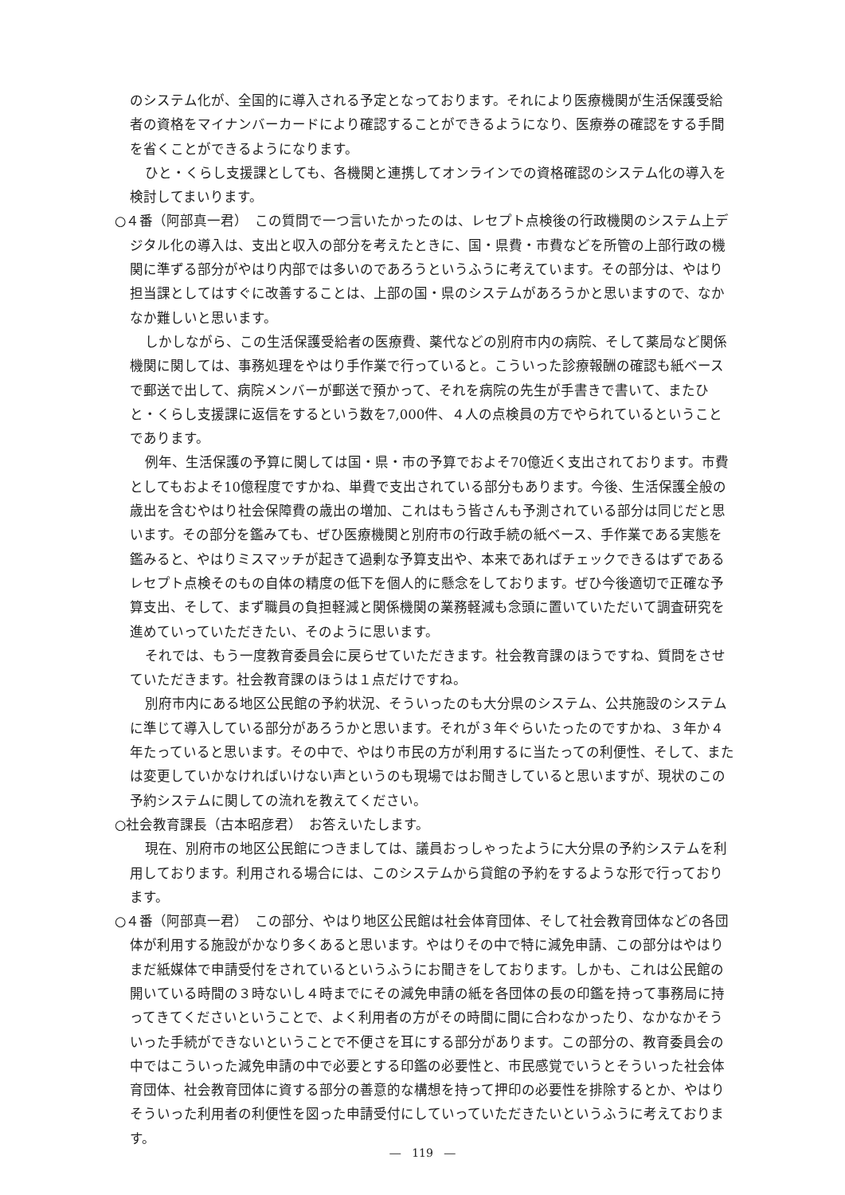のシステム化が、全国的に導入される予定となっております。それにより医療機関が生活保護受給者の資格をマイナンバーカードにより確認することができるようになり、医療券の確認をする手間を省くことができるようになります。
ひと・くらし支援課としても、各機関と連携してオンラインでの資格確認のシステム化の導入を検討してまいります。
○４番（阿部真一君）　この質問で一つ言いたかったのは、レセプト点検後の行政機関のシステム上デジタル化の導入は、支出と収入の部分を考えたときに、国・県費・市費などを所管の上部行政の機関に準ずる部分がやはり内部では多いのであろうというふうに考えています。その部分は、やはり担当課としてはすぐに改善することは、上部の国・県のシステムがあろうかと思いますので、なかなか難しいと思います。
しかしながら、この生活保護受給者の医療費、薬代などの別府市内の病院、そして薬局など関係機関に関しては、事務処理をやはり手作業で行っていると。こういった診療報酬の確認も紙ベースで郵送で出して、病院メンバーが郵送で預かって、それを病院の先生が手書きで書いて、またひと・くらし支援課に返信をするという数を7,000件、４人の点検員の方でやられているということであります。
例年、生活保護の予算に関しては国・県・市の予算でおよそ70億近く支出されております。市費としてもおよそ10億程度ですかね、単費で支出されている部分もあります。今後、生活保護全般の歳出を含むやはり社会保障費の歳出の増加、これはもう皆さんも予測されている部分は同じだと思います。その部分を鑑みても、ぜひ医療機関と別府市の行政手続の紙ベース、手作業である実態を鑑みると、やはりミスマッチが起きて過剰な予算支出や、本来であればチェックできるはずであるレセプト点検そのもの自体の精度の低下を個人的に懸念をしております。ぜひ今後適切で正確な予算支出、そして、まず職員の負担軽減と関係機関の業務軽減も念頭に置いていただいて調査研究を進めていっていただきたい、そのように思います。
それでは、もう一度教育委員会に戻らせていただきます。社会教育課のほうですね、質問をさせていただきます。社会教育課のほうは１点だけですね。
別府市内にある地区公民館の予約状況、そういったのも大分県のシステム、公共施設のシステムに準じて導入している部分があろうかと思います。それが３年ぐらいたったのですかね、３年か４年たっていると思います。その中で、やはり市民の方が利用するに当たっての利便性、そして、または変更していかなければいけない声というのも現場ではお聞きしていると思いますが、現状のこの予約システムに関しての流れを教えてください。
○社会教育課長（古本昭彦君）　お答えいたします。
現在、別府市の地区公民館につきましては、議員おっしゃったように大分県の予約システムを利用しております。利用される場合には、このシステムから貸館の予約をするような形で行っております。
○４番（阿部真一君）　この部分、やはり地区公民館は社会体育団体、そして社会教育団体などの各団体が利用する施設がかなり多くあると思います。やはりその中で特に減免申請、この部分はやはりまだ紙媒体で申請受付をされているというふうにお聞きをしております。しかも、これは公民館の開いている時間の３時ないし４時までにその減免申請の紙を各団体の長の印鑑を持って事務局に持ってきてくださいということで、よく利用者の方がその時間に間に合わなかったり、なかなかそういった手続ができないということで不便さを耳にする部分があります。この部分の、教育委員会の中ではこういった減免申請の中で必要とする印鑑の必要性と、市民感覚でいうとそういった社会体育団体、社会教育団体に資する部分の善意的な構想を持って押印の必要性を排除するとか、やはりそういった利用者の利便性を図った申請受付にしていっていただきたいというふうに考えております。
―　119　―